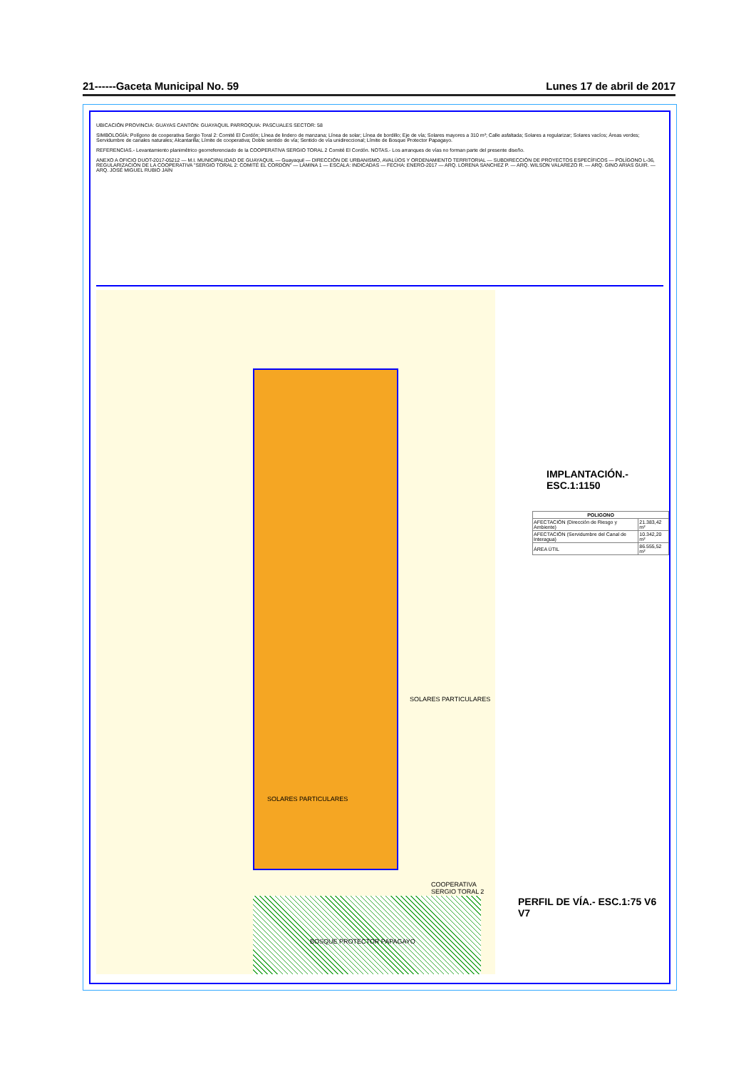21------Gaceta Municipal No. 59 Lunes 17 de abril de 2017
UBICACIÓN PROVINCIA: GUAYAS CANTÓN: GUAYAQUIL PARROQUIA: PASCUALES SECTOR: 58
SIMBOLOGÍA: Polígono de cooperativa Sergio Toral 2: Comité El Cordón; Línea de lindero de manzana; Línea de solar; Línea de bordillo; Eje de vía; Solares mayores a 310 m²; Calle asfaltada; Solares a regularizar; Solares vacíos; Áreas verdes; Servidumbre de canales naturales; Alcantarilla; Límite de cooperativa; Doble sentido de vía; Sentido de vía unidireccional; Límite de Bosque Protector Papagayo.
REFERENCIAS.- Levantamiento planimétrico georreferenciado de la COOPERATIVA SERGIO TORAL 2 Comité El Cordón. NOTAS.- Los arranques de vías no forman parte del presente diseño.
ANEXO A OFICIO DUOT-2017-05212 — M.I. MUNICIPALIDAD DE GUAYAQUIL — Guayaquil — DIRECCIÓN DE URBANISMO, AVALÚOS Y ORDENAMIENTO TERRITORIAL — SUBDIRECCIÓN DE PROYECTOS ESPECÍFICOS — POLÍGONO L-36, REGULARIZACIÓN DE LA COOPERATIVA "SERGIO TORAL 2: COMITÉ EL CORDÓN" — LÁMINA 1 — ESCALA: INDICADAS — FECHA: ENERO-2017 — ARQ. LORENA SANCHEZ P. — ARQ. WILSON VALAREZO R. — ARQ. GINO ARIAS GUIR. — ARQ. JOSÉ MIGUEL RUBIO JAÍN
SOLARES PARTICULARES
SOLARES PARTICULARES
BOSQUE PROTECTOR PAPAGAYO
COOPERATIVA SERGIO TORAL 2
IMPLANTACIÓN.- ESC.1:1150
| POLIGONO | |
| --- | --- |
| AFECTACIÓN (Dirección de Riesgo y Ambiente) | 21.383,42 m² |
| AFECTACIÓN (Servidumbre del Canal de Interagua) | 10.342,20 m² |
| ÁREA ÚTIL | 86.555,52 m² |
PERFIL DE VÍA.- ESC.1:75 V6 V7